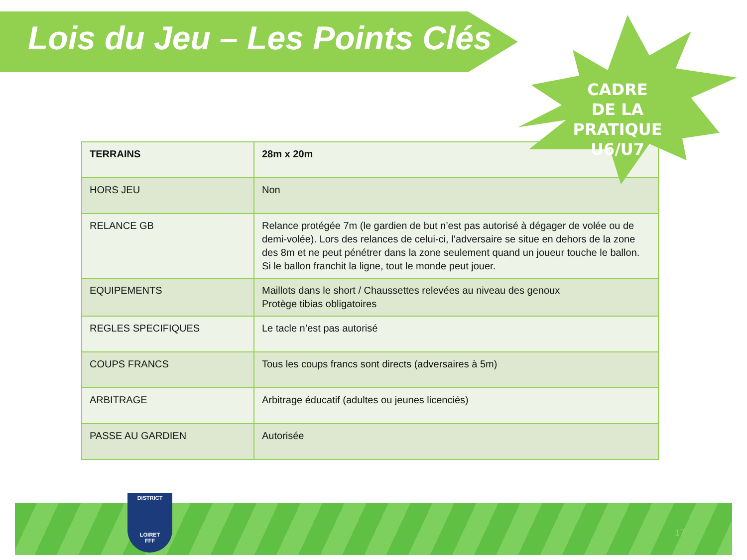Lois du Jeu – Les Points Clés
| TERRAINS | 28m x 20m |
| --- | --- |
| HORS JEU | Non |
| RELANCE GB | Relance protégée 7m (le gardien de but n’est pas autorisé à dégager de volée ou de demi-volée). Lors des relances de celui-ci, l’adversaire se situe en dehors de la zone des 8m et ne peut pénétrer dans la zone seulement quand un joueur touche le ballon. Si le ballon franchit la ligne, tout le monde peut jouer. |
| EQUIPEMENTS | Maillots dans le short / Chaussettes relevées au niveau des genoux Protège tibias obligatoires |
| REGLES SPECIFIQUES | Le tacle n’est pas autorisé |
| COUPS FRANCS | Tous les coups francs sont directs (adversaires à 5m) |
| ARBITRAGE | Arbitrage éducatif (adultes ou jeunes licenciés) |
| PASSE AU GARDIEN | Autorisée |
CADRE DE LA PRATIQUE U6/U7
DISTRICT
LOIRET
FFF
17